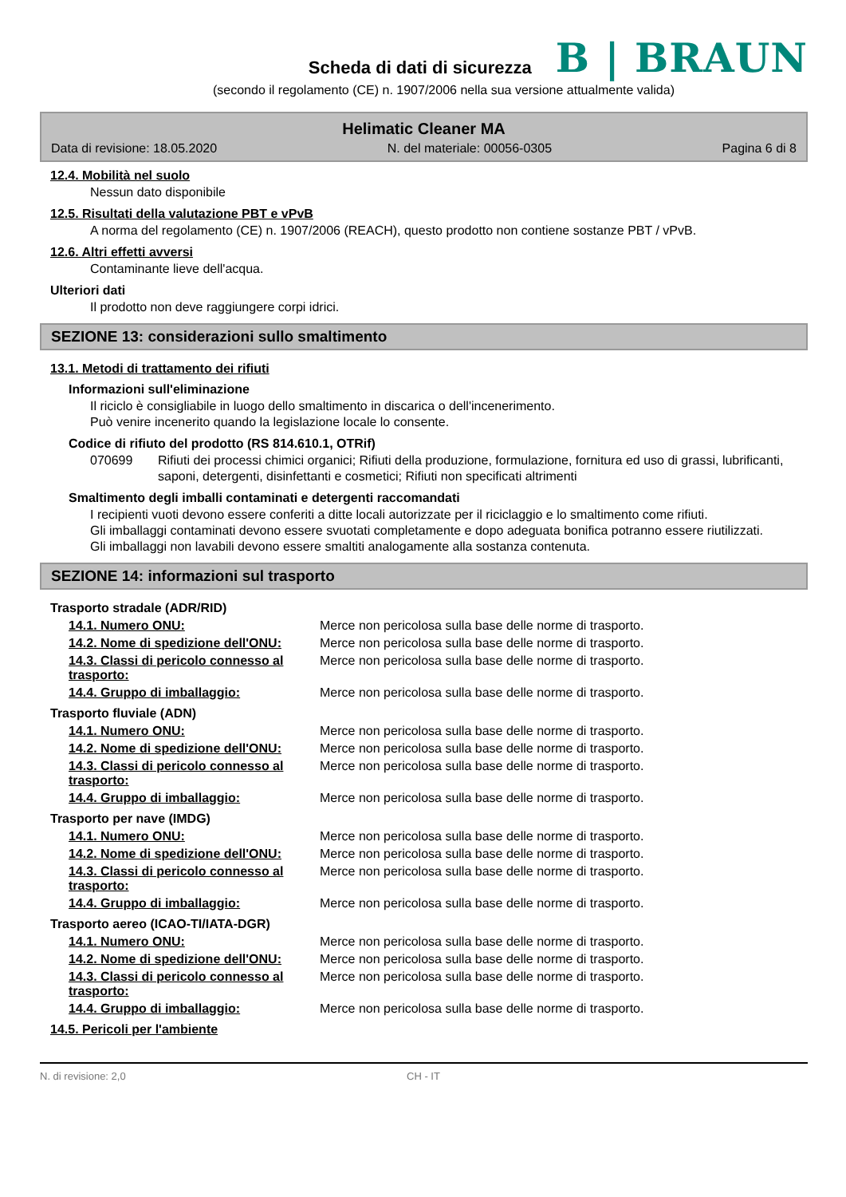Scheda di dati di sicurezza
B | BRAUN
(secondo il regolamento (CE) n. 1907/2006 nella sua versione attualmente valida)
Helimatic Cleaner MA
Data di revisione: 18.05.2020 N. del materiale: 00056-0305 Pagina 6 di 8
12.4. Mobilità nel suolo
Nessun dato disponibile
12.5. Risultati della valutazione PBT e vPvB
A norma del regolamento (CE) n. 1907/2006 (REACH), questo prodotto non contiene sostanze PBT / vPvB.
12.6. Altri effetti avversi
Contaminante lieve dell'acqua.
Ulteriori dati
Il prodotto non deve raggiungere corpi idrici.
SEZIONE 13: considerazioni sullo smaltimento
13.1. Metodi di trattamento dei rifiuti
Informazioni sull'eliminazione
Il riciclo è consigliabile in luogo dello smaltimento in discarica o dell'incenerimento.
Può venire incenerito quando la legislazione locale lo consente.
Codice di rifiuto del prodotto (RS 814.610.1, OTRif)
070699 Rifiuti dei processi chimici organici; Rifiuti della produzione, formulazione, fornitura ed uso di grassi, lubrificanti, saponi, detergenti, disinfettanti e cosmetici; Rifiuti non specificati altrimenti
Smaltimento degli imballi contaminati e detergenti raccomandati
I recipienti vuoti devono essere conferiti a ditte locali autorizzate per il riciclaggio e lo smaltimento come rifiuti.
Gli imballaggi contaminati devono essere svuotati completamente e dopo adeguata bonifica potranno essere riutilizzati.
Gli imballaggi non lavabili devono essere smaltiti analogamente alla sostanza contenuta.
SEZIONE 14: informazioni sul trasporto
Trasporto stradale (ADR/RID)
14.1. Numero ONU: Merce non pericolosa sulla base delle norme di trasporto.
14.2. Nome di spedizione dell'ONU: Merce non pericolosa sulla base delle norme di trasporto.
14.3. Classi di pericolo connesso al trasporto: Merce non pericolosa sulla base delle norme di trasporto.
14.4. Gruppo di imballaggio: Merce non pericolosa sulla base delle norme di trasporto.
Trasporto fluviale (ADN)
14.1. Numero ONU: Merce non pericolosa sulla base delle norme di trasporto.
14.2. Nome di spedizione dell'ONU: Merce non pericolosa sulla base delle norme di trasporto.
14.3. Classi di pericolo connesso al trasporto: Merce non pericolosa sulla base delle norme di trasporto.
14.4. Gruppo di imballaggio: Merce non pericolosa sulla base delle norme di trasporto.
Trasporto per nave (IMDG)
14.1. Numero ONU: Merce non pericolosa sulla base delle norme di trasporto.
14.2. Nome di spedizione dell'ONU: Merce non pericolosa sulla base delle norme di trasporto.
14.3. Classi di pericolo connesso al trasporto: Merce non pericolosa sulla base delle norme di trasporto.
14.4. Gruppo di imballaggio: Merce non pericolosa sulla base delle norme di trasporto.
Trasporto aereo (ICAO-TI/IATA-DGR)
14.1. Numero ONU: Merce non pericolosa sulla base delle norme di trasporto.
14.2. Nome di spedizione dell'ONU: Merce non pericolosa sulla base delle norme di trasporto.
14.3. Classi di pericolo connesso al trasporto: Merce non pericolosa sulla base delle norme di trasporto.
14.4. Gruppo di imballaggio: Merce non pericolosa sulla base delle norme di trasporto.
14.5. Pericoli per l'ambiente
N. di revisione: 2,0 CH - IT